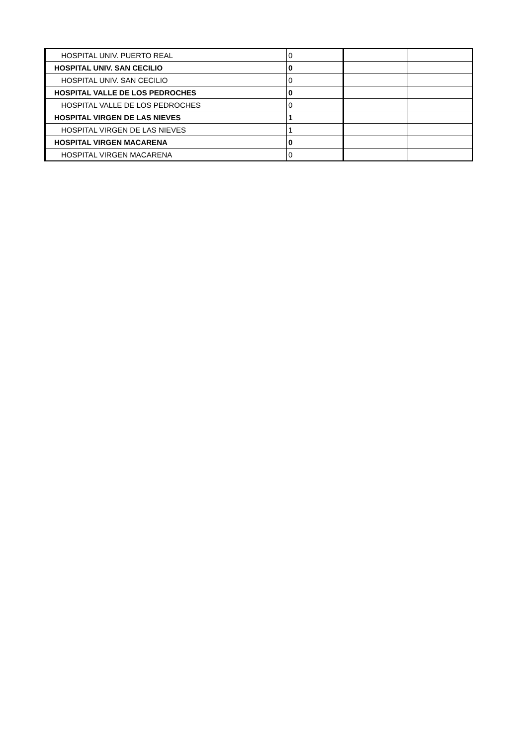| HOSPITAL UNIV. PUERTO REAL | 0 | | |
| HOSPITAL UNIV. SAN CECILIO | 0 | | |
| HOSPITAL UNIV. SAN CECILIO | 0 | | |
| HOSPITAL VALLE DE LOS PEDROCHES | 0 | | |
| HOSPITAL VALLE DE LOS PEDROCHES | 0 | | |
| HOSPITAL VIRGEN DE LAS NIEVES | 1 | | |
| HOSPITAL VIRGEN DE LAS NIEVES | 1 | | |
| HOSPITAL VIRGEN MACARENA | 0 | | |
| HOSPITAL VIRGEN MACARENA | 0 | | |